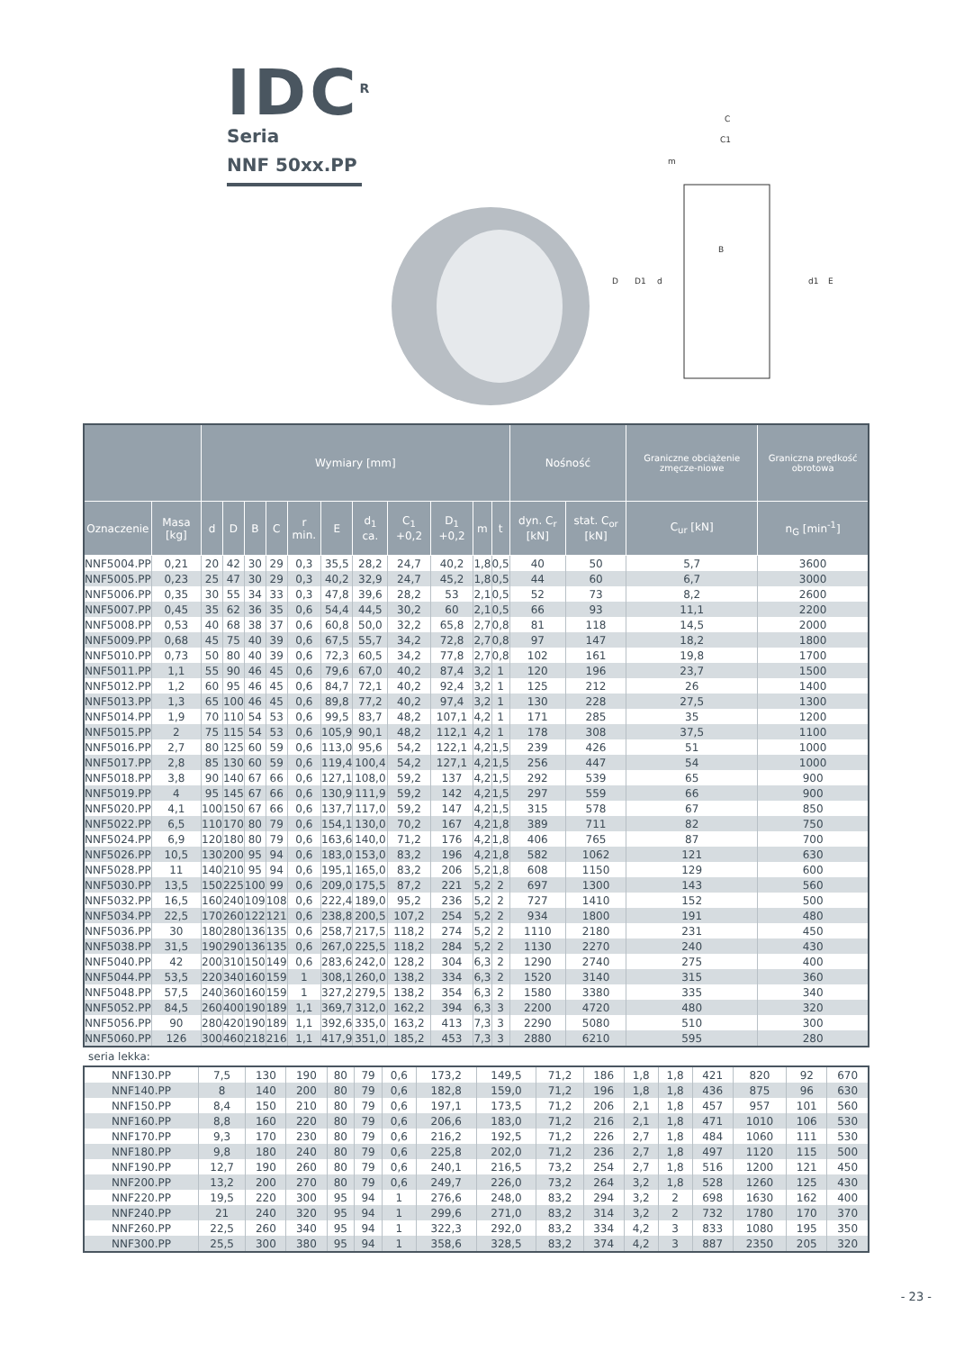IDC<sup>R</sup>
Seria
NNF 50xx.PP
C
C1
m
B
D
D1
d
d1
E
| | | Wymiary [mm] | | | | | | | | | | | Nośność | | Graniczne obciążenie zmęcze-niowe | Graniczna prędkość obrotowa |
| --- | --- | --- | --- | --- | --- | --- | --- | --- | --- | --- | --- | --- | --- | --- | --- | --- |
| Oznaczenie | Masa [kg] | d | D | B | C | r min. | E | d<sub>1</sub> ca. | C<sub>1</sub> +0,2 | D<sub>1</sub> +0,2 | m | t | dyn. C<sub>r</sub> [kN] | stat. C<sub>or</sub> [kN] | C<sub>ur</sub> [kN] | n<sub>G</sub> [min<sup>-1</sup>] |
| NNF5004.PP | 0,21 | 20 | 42 | 30 | 29 | 0,3 | 35,5 | 28,2 | 24,7 | 40,2 | 1,8 | 0,5 | 40 | 50 | 5,7 | 3600 |
| NNF5005.PP | 0,23 | 25 | 47 | 30 | 29 | 0,3 | 40,2 | 32,9 | 24,7 | 45,2 | 1,8 | 0,5 | 44 | 60 | 6,7 | 3000 |
| NNF5006.PP | 0,35 | 30 | 55 | 34 | 33 | 0,3 | 47,8 | 39,6 | 28,2 | 53 | 2,1 | 0,5 | 52 | 73 | 8,2 | 2600 |
| NNF5007.PP | 0,45 | 35 | 62 | 36 | 35 | 0,6 | 54,4 | 44,5 | 30,2 | 60 | 2,1 | 0,5 | 66 | 93 | 11,1 | 2200 |
| NNF5008.PP | 0,53 | 40 | 68 | 38 | 37 | 0,6 | 60,8 | 50,0 | 32,2 | 65,8 | 2,7 | 0,8 | 81 | 118 | 14,5 | 2000 |
| NNF5009.PP | 0,68 | 45 | 75 | 40 | 39 | 0,6 | 67,5 | 55,7 | 34,2 | 72,8 | 2,7 | 0,8 | 97 | 147 | 18,2 | 1800 |
| NNF5010.PP | 0,73 | 50 | 80 | 40 | 39 | 0,6 | 72,3 | 60,5 | 34,2 | 77,8 | 2,7 | 0,8 | 102 | 161 | 19,8 | 1700 |
| NNF5011.PP | 1,1 | 55 | 90 | 46 | 45 | 0,6 | 79,6 | 67,0 | 40,2 | 87,4 | 3,2 | 1 | 120 | 196 | 23,7 | 1500 |
| NNF5012.PP | 1,2 | 60 | 95 | 46 | 45 | 0,6 | 84,7 | 72,1 | 40,2 | 92,4 | 3,2 | 1 | 125 | 212 | 26 | 1400 |
| NNF5013.PP | 1,3 | 65 | 100 | 46 | 45 | 0,6 | 89,8 | 77,2 | 40,2 | 97,4 | 3,2 | 1 | 130 | 228 | 27,5 | 1300 |
| NNF5014.PP | 1,9 | 70 | 110 | 54 | 53 | 0,6 | 99,5 | 83,7 | 48,2 | 107,1 | 4,2 | 1 | 171 | 285 | 35 | 1200 |
| NNF5015.PP | 2 | 75 | 115 | 54 | 53 | 0,6 | 105,9 | 90,1 | 48,2 | 112,1 | 4,2 | 1 | 178 | 308 | 37,5 | 1100 |
| NNF5016.PP | 2,7 | 80 | 125 | 60 | 59 | 0,6 | 113,0 | 95,6 | 54,2 | 122,1 | 4,2 | 1,5 | 239 | 426 | 51 | 1000 |
| NNF5017.PP | 2,8 | 85 | 130 | 60 | 59 | 0,6 | 119,4 | 100,4 | 54,2 | 127,1 | 4,2 | 1,5 | 256 | 447 | 54 | 1000 |
| NNF5018.PP | 3,8 | 90 | 140 | 67 | 66 | 0,6 | 127,1 | 108,0 | 59,2 | 137 | 4,2 | 1,5 | 292 | 539 | 65 | 900 |
| NNF5019.PP | 4 | 95 | 145 | 67 | 66 | 0,6 | 130,9 | 111,9 | 59,2 | 142 | 4,2 | 1,5 | 297 | 559 | 66 | 900 |
| NNF5020.PP | 4,1 | 100 | 150 | 67 | 66 | 0,6 | 137,7 | 117,0 | 59,2 | 147 | 4,2 | 1,5 | 315 | 578 | 67 | 850 |
| NNF5022.PP | 6,5 | 110 | 170 | 80 | 79 | 0,6 | 154,1 | 130,0 | 70,2 | 167 | 4,2 | 1,8 | 389 | 711 | 82 | 750 |
| NNF5024.PP | 6,9 | 120 | 180 | 80 | 79 | 0,6 | 163,6 | 140,0 | 71,2 | 176 | 4,2 | 1,8 | 406 | 765 | 87 | 700 |
| NNF5026.PP | 10,5 | 130 | 200 | 95 | 94 | 0,6 | 183,0 | 153,0 | 83,2 | 196 | 4,2 | 1,8 | 582 | 1062 | 121 | 630 |
| NNF5028.PP | 11 | 140 | 210 | 95 | 94 | 0,6 | 195,1 | 165,0 | 83,2 | 206 | 5,2 | 1,8 | 608 | 1150 | 129 | 600 |
| NNF5030.PP | 13,5 | 150 | 225 | 100 | 99 | 0,6 | 209,0 | 175,5 | 87,2 | 221 | 5,2 | 2 | 697 | 1300 | 143 | 560 |
| NNF5032.PP | 16,5 | 160 | 240 | 109 | 108 | 0,6 | 222,4 | 189,0 | 95,2 | 236 | 5,2 | 2 | 727 | 1410 | 152 | 500 |
| NNF5034.PP | 22,5 | 170 | 260 | 122 | 121 | 0,6 | 238,8 | 200,5 | 107,2 | 254 | 5,2 | 2 | 934 | 1800 | 191 | 480 |
| NNF5036.PP | 30 | 180 | 280 | 136 | 135 | 0,6 | 258,7 | 217,5 | 118,2 | 274 | 5,2 | 2 | 1110 | 2180 | 231 | 450 |
| NNF5038.PP | 31,5 | 190 | 290 | 136 | 135 | 0,6 | 267,0 | 225,5 | 118,2 | 284 | 5,2 | 2 | 1130 | 2270 | 240 | 430 |
| NNF5040.PP | 42 | 200 | 310 | 150 | 149 | 0,6 | 283,6 | 242,0 | 128,2 | 304 | 6,3 | 2 | 1290 | 2740 | 275 | 400 |
| NNF5044.PP | 53,5 | 220 | 340 | 160 | 159 | 1 | 308,1 | 260,0 | 138,2 | 334 | 6,3 | 2 | 1520 | 3140 | 315 | 360 |
| NNF5048.PP | 57,5 | 240 | 360 | 160 | 159 | 1 | 327,2 | 279,5 | 138,2 | 354 | 6,3 | 2 | 1580 | 3380 | 335 | 340 |
| NNF5052.PP | 84,5 | 260 | 400 | 190 | 189 | 1,1 | 369,7 | 312,0 | 162,2 | 394 | 6,3 | 3 | 2200 | 4720 | 480 | 320 |
| NNF5056.PP | 90 | 280 | 420 | 190 | 189 | 1,1 | 392,6 | 335,0 | 163,2 | 413 | 7,3 | 3 | 2290 | 5080 | 510 | 300 |
| NNF5060.PP | 126 | 300 | 460 | 218 | 216 | 1,1 | 417,9 | 351,0 | 185,2 | 453 | 7,3 | 3 | 2880 | 6210 | 595 | 280 |
seria lekka:
| NNF130.PP | 7,5 | 130 | 190 | 80 | 79 | 0,6 | 173,2 | 149,5 | 71,2 | 186 | 1,8 | 1,8 | 421 | 820 | 92 | 670 |
| NNF140.PP | 8 | 140 | 200 | 80 | 79 | 0,6 | 182,8 | 159,0 | 71,2 | 196 | 1,8 | 1,8 | 436 | 875 | 96 | 630 |
| NNF150.PP | 8,4 | 150 | 210 | 80 | 79 | 0,6 | 197,1 | 173,5 | 71,2 | 206 | 2,1 | 1,8 | 457 | 957 | 101 | 560 |
| NNF160.PP | 8,8 | 160 | 220 | 80 | 79 | 0,6 | 206,6 | 183,0 | 71,2 | 216 | 2,1 | 1,8 | 471 | 1010 | 106 | 530 |
| NNF170.PP | 9,3 | 170 | 230 | 80 | 79 | 0,6 | 216,2 | 192,5 | 71,2 | 226 | 2,7 | 1,8 | 484 | 1060 | 111 | 530 |
| NNF180.PP | 9,8 | 180 | 240 | 80 | 79 | 0,6 | 225,8 | 202,0 | 71,2 | 236 | 2,7 | 1,8 | 497 | 1120 | 115 | 500 |
| NNF190.PP | 12,7 | 190 | 260 | 80 | 79 | 0,6 | 240,1 | 216,5 | 73,2 | 254 | 2,7 | 1,8 | 516 | 1200 | 121 | 450 |
| NNF200.PP | 13,2 | 200 | 270 | 80 | 79 | 0,6 | 249,7 | 226,0 | 73,2 | 264 | 3,2 | 1,8 | 528 | 1260 | 125 | 430 |
| NNF220.PP | 19,5 | 220 | 300 | 95 | 94 | 1 | 276,6 | 248,0 | 83,2 | 294 | 3,2 | 2 | 698 | 1630 | 162 | 400 |
| NNF240.PP | 21 | 240 | 320 | 95 | 94 | 1 | 299,6 | 271,0 | 83,2 | 314 | 3,2 | 2 | 732 | 1780 | 170 | 370 |
| NNF260.PP | 22,5 | 260 | 340 | 95 | 94 | 1 | 322,3 | 292,0 | 83,2 | 334 | 4,2 | 3 | 833 | 1080 | 195 | 350 |
| NNF300.PP | 25,5 | 300 | 380 | 95 | 94 | 1 | 358,6 | 328,5 | 83,2 | 374 | 4,2 | 3 | 887 | 2350 | 205 | 320 |
- 23 -